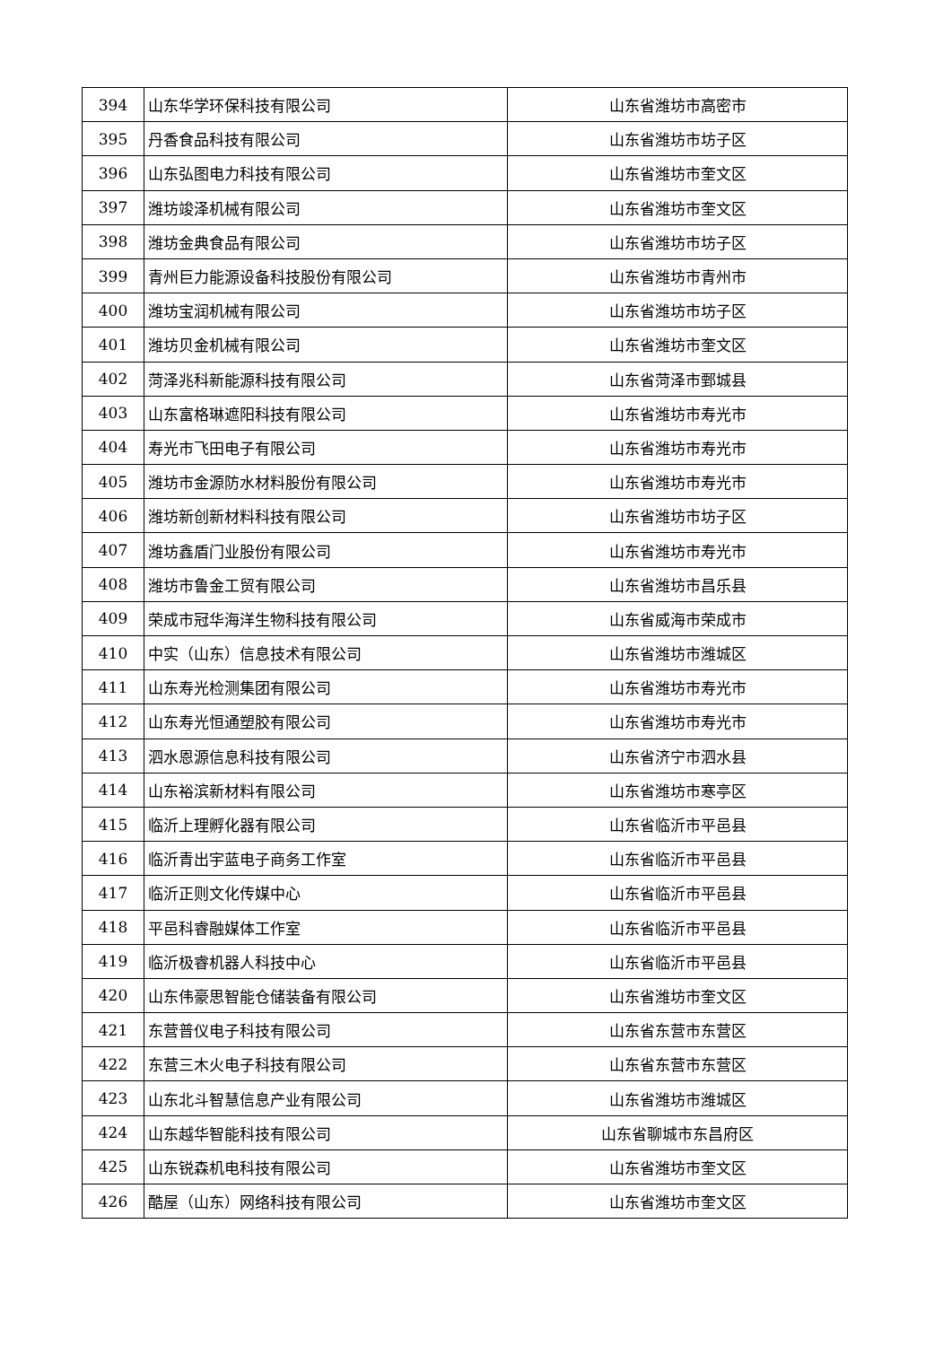| 394 | 山东华学环保科技有限公司 | 山东省潍坊市高密市 |
| 395 | 丹香食品科技有限公司 | 山东省潍坊市坊子区 |
| 396 | 山东弘图电力科技有限公司 | 山东省潍坊市奎文区 |
| 397 | 潍坊竣泽机械有限公司 | 山东省潍坊市奎文区 |
| 398 | 潍坊金典食品有限公司 | 山东省潍坊市坊子区 |
| 399 | 青州巨力能源设备科技股份有限公司 | 山东省潍坊市青州市 |
| 400 | 潍坊宝润机械有限公司 | 山东省潍坊市坊子区 |
| 401 | 潍坊贝金机械有限公司 | 山东省潍坊市奎文区 |
| 402 | 菏泽兆科新能源科技有限公司 | 山东省菏泽市鄄城县 |
| 403 | 山东富格琳遮阳科技有限公司 | 山东省潍坊市寿光市 |
| 404 | 寿光市飞田电子有限公司 | 山东省潍坊市寿光市 |
| 405 | 潍坊市金源防水材料股份有限公司 | 山东省潍坊市寿光市 |
| 406 | 潍坊新创新材料科技有限公司 | 山东省潍坊市坊子区 |
| 407 | 潍坊鑫盾门业股份有限公司 | 山东省潍坊市寿光市 |
| 408 | 潍坊市鲁金工贸有限公司 | 山东省潍坊市昌乐县 |
| 409 | 荣成市冠华海洋生物科技有限公司 | 山东省威海市荣成市 |
| 410 | 中实（山东）信息技术有限公司 | 山东省潍坊市潍城区 |
| 411 | 山东寿光检测集团有限公司 | 山东省潍坊市寿光市 |
| 412 | 山东寿光恒通塑胶有限公司 | 山东省潍坊市寿光市 |
| 413 | 泗水恩源信息科技有限公司 | 山东省济宁市泗水县 |
| 414 | 山东裕滨新材料有限公司 | 山东省潍坊市寒亭区 |
| 415 | 临沂上理孵化器有限公司 | 山东省临沂市平邑县 |
| 416 | 临沂青出宇蓝电子商务工作室 | 山东省临沂市平邑县 |
| 417 | 临沂正则文化传媒中心 | 山东省临沂市平邑县 |
| 418 | 平邑科睿融媒体工作室 | 山东省临沂市平邑县 |
| 419 | 临沂极睿机器人科技中心 | 山东省临沂市平邑县 |
| 420 | 山东伟豪思智能仓储装备有限公司 | 山东省潍坊市奎文区 |
| 421 | 东营普仪电子科技有限公司 | 山东省东营市东营区 |
| 422 | 东营三木火电子科技有限公司 | 山东省东营市东营区 |
| 423 | 山东北斗智慧信息产业有限公司 | 山东省潍坊市潍城区 |
| 424 | 山东越华智能科技有限公司 | 山东省聊城市东昌府区 |
| 425 | 山东锐森机电科技有限公司 | 山东省潍坊市奎文区 |
| 426 | 酷屋（山东）网络科技有限公司 | 山东省潍坊市奎文区 |